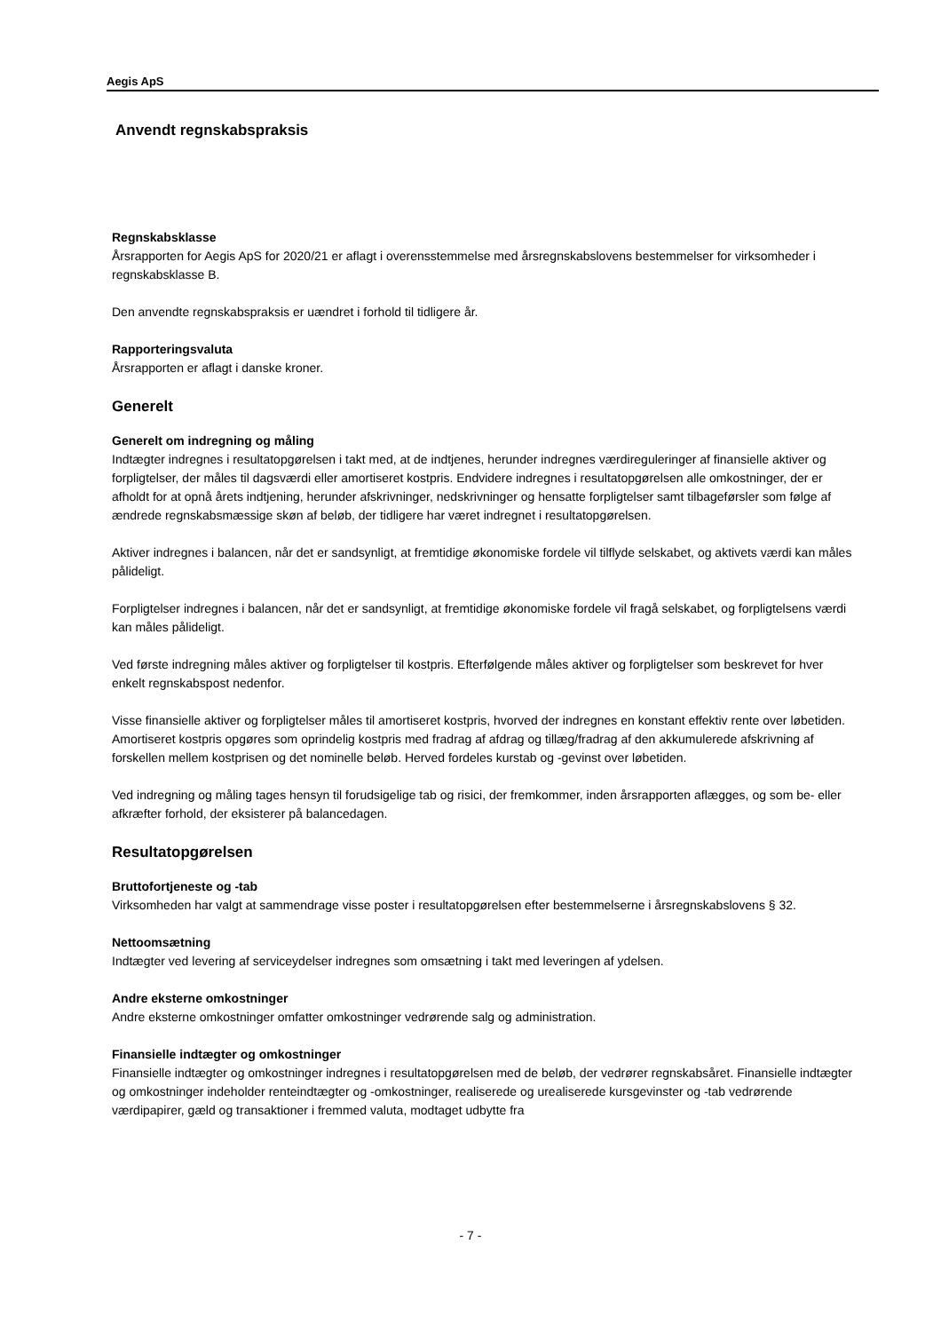Aegis ApS
Anvendt regnskabspraksis
Regnskabsklasse
Årsrapporten for Aegis ApS for 2020/21 er aflagt i overensstemmelse med årsregnskabslovens bestemmelser for virksomheder i regnskabsklasse B.
Den anvendte regnskabspraksis er uændret i forhold til tidligere år.
Rapporteringsvaluta
Årsrapporten er aflagt i danske kroner.
Generelt
Generelt om indregning og måling
Indtægter indregnes i resultatopgørelsen i takt med, at de indtjenes, herunder indregnes værdireguleringer af finansielle aktiver og forpligtelser, der måles til dagsværdi eller amortiseret kostpris. Endvidere indregnes i resultatopgørelsen alle omkostninger, der er afholdt for at opnå årets indtjening, herunder afskrivninger, nedskrivninger og hensatte forpligtelser samt tilbageførsler som følge af ændrede regnskabsmæssige skøn af beløb, der tidligere har været indregnet i resultatopgørelsen.
Aktiver indregnes i balancen, når det er sandsynligt, at fremtidige økonomiske fordele vil tilflyde selskabet, og aktivets værdi kan måles pålideligt.
Forpligtelser indregnes i balancen, når det er sandsynligt, at fremtidige økonomiske fordele vil fragå selskabet, og forpligtelsens værdi kan måles pålideligt.
Ved første indregning måles aktiver og forpligtelser til kostpris. Efterfølgende måles aktiver og forpligtelser som beskrevet for hver enkelt regnskabspost nedenfor.
Visse finansielle aktiver og forpligtelser måles til amortiseret kostpris, hvorved der indregnes en konstant effektiv rente over løbetiden. Amortiseret kostpris opgøres som oprindelig kostpris med fradrag af afdrag og tillæg/fradrag af den akkumulerede afskrivning af forskellen mellem kostprisen og det nominelle beløb. Herved fordeles kurstab og -gevinst over løbetiden.
Ved indregning og måling tages hensyn til forudsigelige tab og risici, der fremkommer, inden årsrapporten aflægges, og som be- eller afkræfter forhold, der eksisterer på balancedagen.
Resultatopgørelsen
Bruttofortjeneste og -tab
Virksomheden har valgt at sammendrage visse poster i resultatopgørelsen efter bestemmelserne i årsregnskabslovens § 32.
Nettoomsætning
Indtægter ved levering af serviceydelser indregnes som omsætning i takt med leveringen af ydelsen.
Andre eksterne omkostninger
Andre eksterne omkostninger omfatter omkostninger vedrørende salg og administration.
Finansielle indtægter og omkostninger
Finansielle indtægter og omkostninger indregnes i resultatopgørelsen med de beløb, der vedrører regnskabsåret. Finansielle indtægter og omkostninger indeholder renteindtægter og -omkostninger, realiserede og urealiserede kursgevinster og -tab vedrørende værdipapirer, gæld og transaktioner i fremmed valuta, modtaget udbytte fra
- 7 -